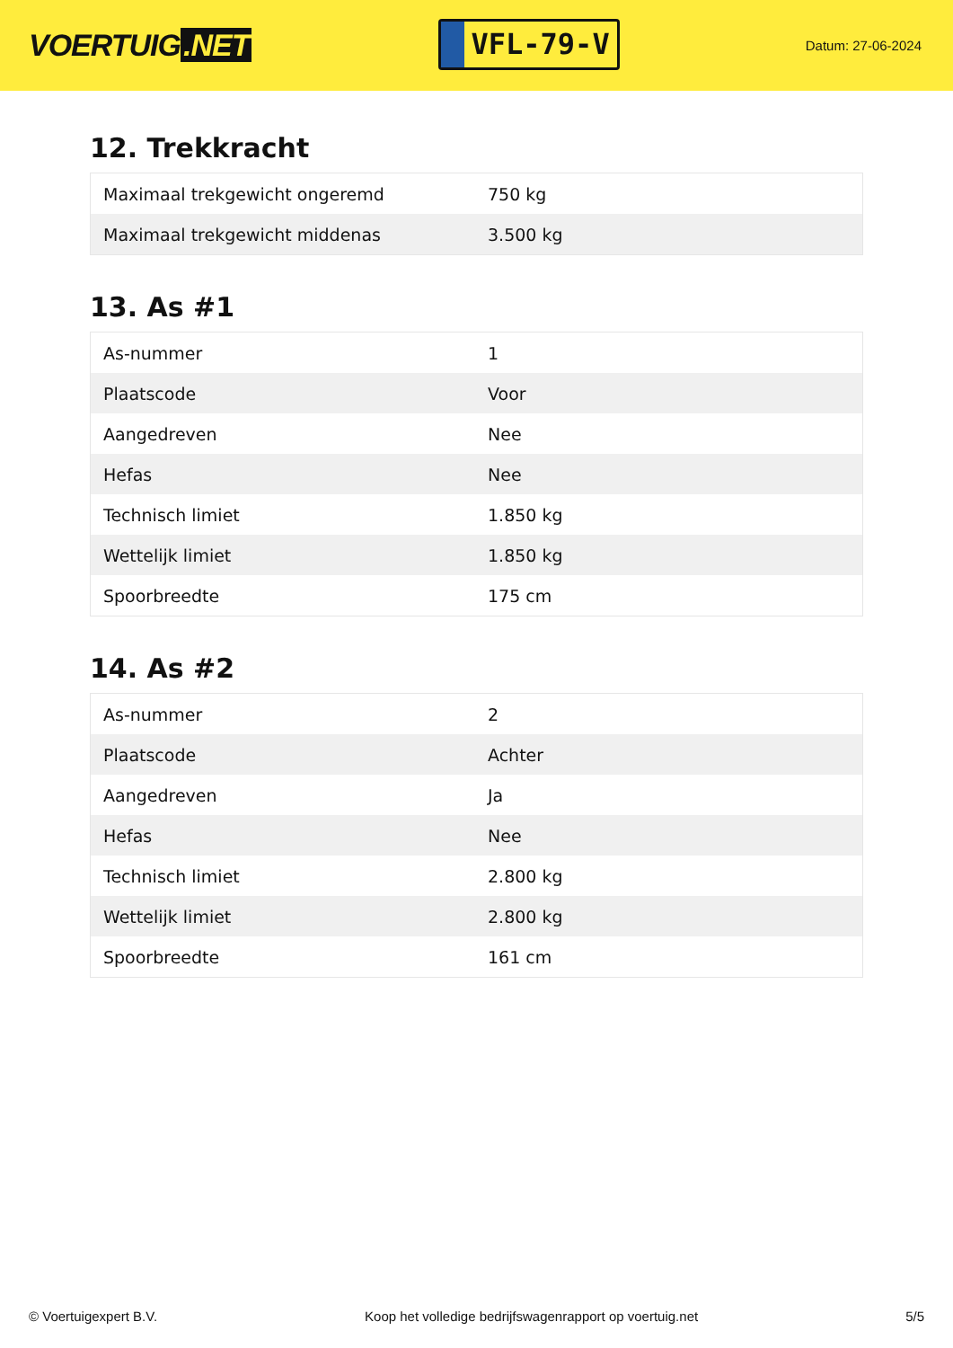VOERTUIG.NET
VFL-79-V
Datum: 27-06-2024
12. Trekkracht
| Maximaal trekgewicht ongeremd | 750 kg |
| Maximaal trekgewicht middenas | 3.500 kg |
13. As #1
| As-nummer | 1 |
| Plaatscode | Voor |
| Aangedreven | Nee |
| Hefas | Nee |
| Technisch limiet | 1.850 kg |
| Wettelijk limiet | 1.850 kg |
| Spoorbreedte | 175 cm |
14. As #2
| As-nummer | 2 |
| Plaatscode | Achter |
| Aangedreven | Ja |
| Hefas | Nee |
| Technisch limiet | 2.800 kg |
| Wettelijk limiet | 2.800 kg |
| Spoorbreedte | 161 cm |
© Voertuigexpert B.V. Koop het volledige bedrijfswagenrapport op voertuig.net 5/5